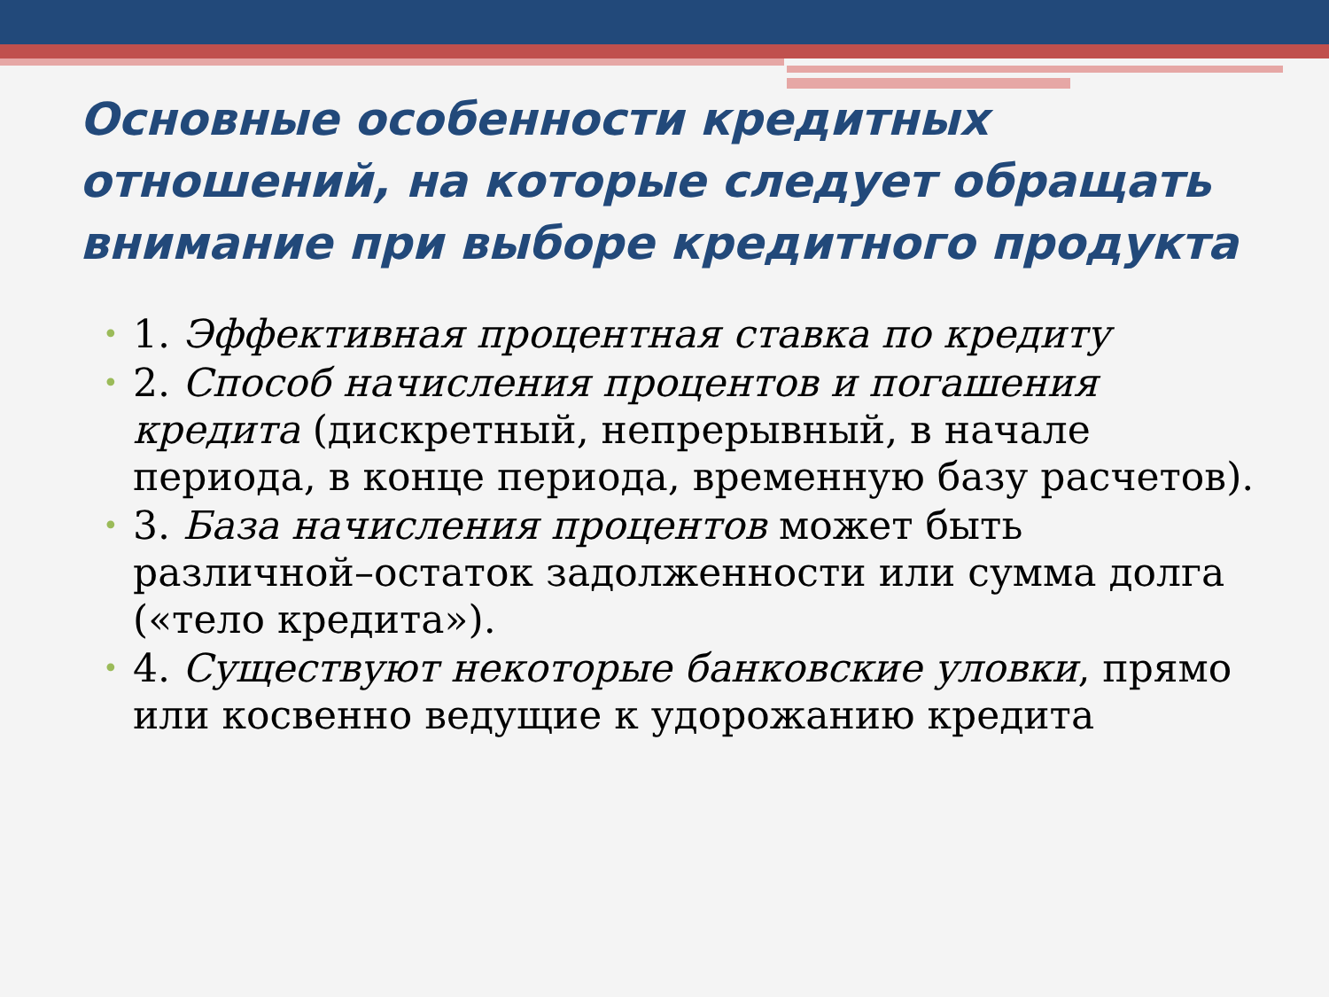Основные особенности кредитных отношений, на которые следует обращать внимание при выборе кредитного продукта
• 1. Эффективная процентная ставка по кредиту
• 2. Способ начисления процентов и погашения кредита (дискретный, непрерывный, в начале периода, в конце периода, временную базу расчетов).
• 3. База начисления процентов может быть различной–остаток задолженности или сумма долга («тело кредита»).
• 4. Существуют некоторые банковские уловки, прямо или косвенно ведущие к удорожанию кредита